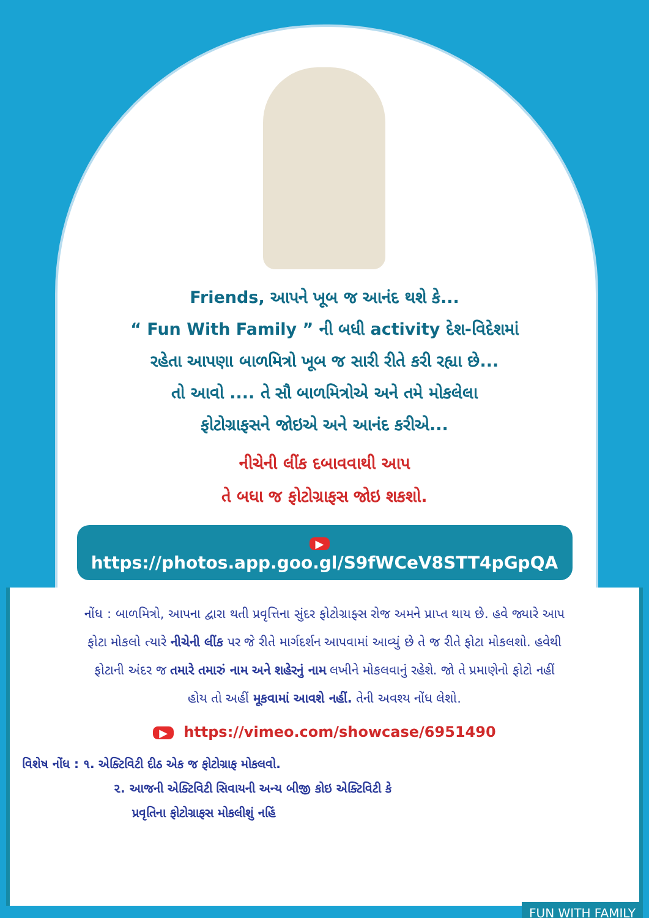Friends, આપને ખૂબ જ આનંદ થશે કે...
“ Fun With Family ” ની બધી activity દેશ-વિદેશમાં
રહેતા આપણા બાળમિત્રો ખૂબ જ સારી રીતે કરી રહ્યા છે...
તો આવો .... તે સૌ બાળમિત્રોએ અને તમે મોકલેલા
ફોટોગ્રાફસને જોઇએ અને આનંદ કરીએ...
નીચેની લીંક દબાવવાથી આપ
તે બધા જ ફોટોગ્રાફસ જોઇ શકશો.
▶ https://photos.app.goo.gl/S9fWCeV8STT4pGpQA
નોંધ : બાળમિત્રો, આપના દ્વારા થતી પ્રવૃત્તિના સુંદર ફોટોગ્રાફ્સ રોજ અમને પ્રાપ્ત થાય છે. હવે જ્યારે આપ ફોટા મોકલો ત્યારે નીચેની લીંક પર જે રીતે માર્ગદર્શન આપવામાં આવ્યું છે તે જ રીતે ફોટા મોકલશો. હવેથી ફોટાની અંદર જ તમારે તમારું નામ અને શહેરનું નામ લખીને મોકલવાનું રહેશે. જો તે પ્રમાણેનો ફોટો નહીં હોય તો અહીં મૂકવામાં આવશે નહીં. તેની અવશ્ય નોંધ લેશો.
▶ https://vimeo.com/showcase/6951490
વિશેષ નોંધ : ૧. એક્ટિવિટી દીઠ એક જ ફોટોગ્રાફ મોકલવો.
૨. આજની એક્ટિવિટી સિવાયની અન્ય બીજી કોઇ એક્ટિવિટી કે
પ્રવૃતિના ફોટોગ્રાફસ મોકલીશું નહિં
FUN WITH FAMILY